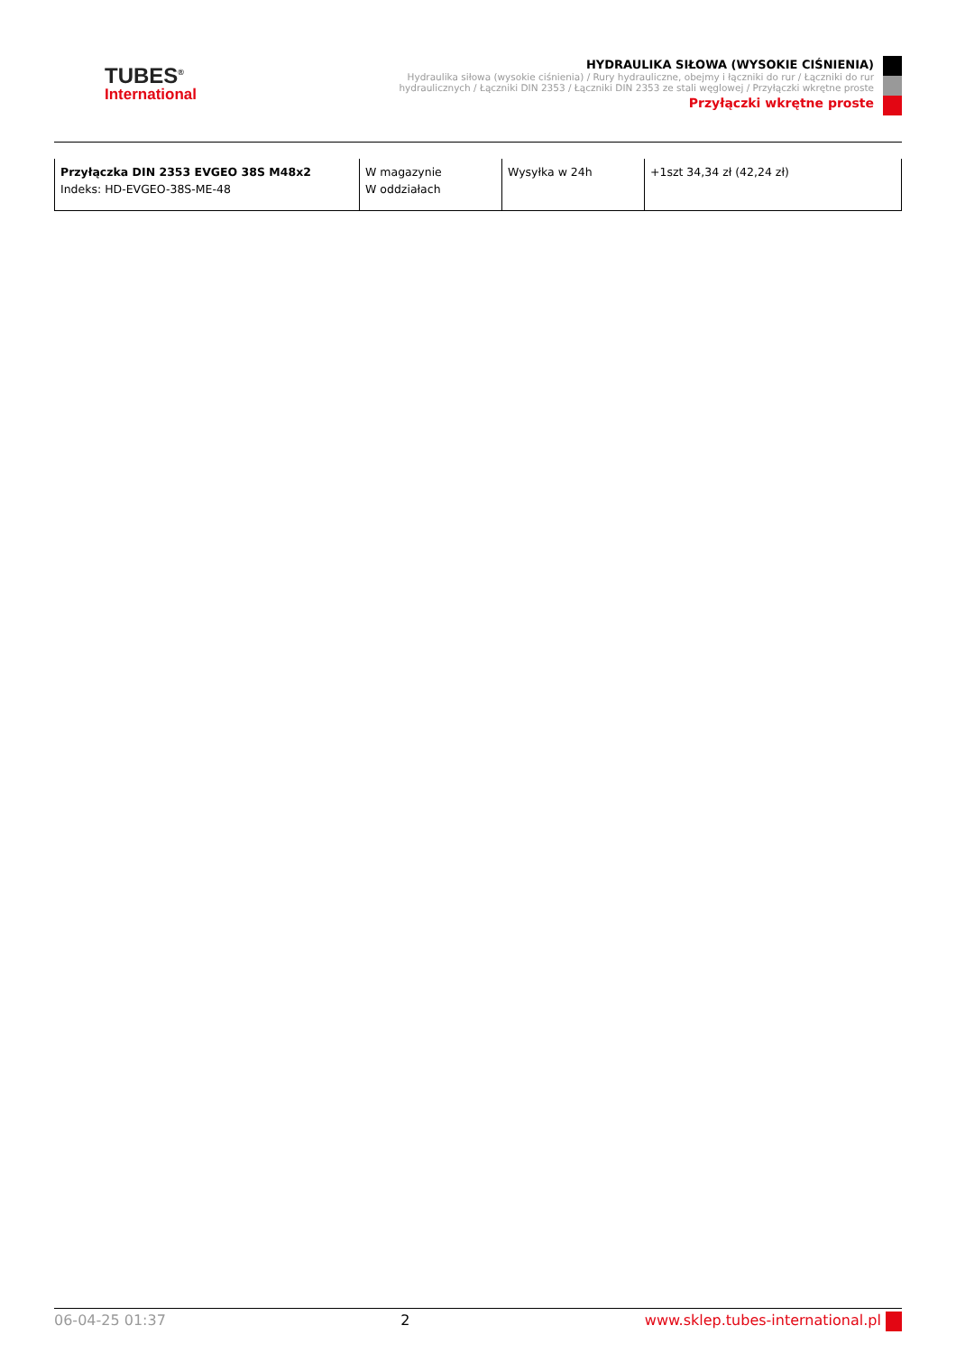TUBES<sup>®</sup>
International
HYDRAULIKA SIŁOWA (WYSOKIE CIŚNIENIA)
Hydraulika siłowa (wysokie ciśnienia) / Rury hydrauliczne, obejmy i łączniki do rur / Łączniki do rur hydraulicznych / Łączniki DIN 2353 / Łączniki DIN 2353 ze stali węglowej / Przyłączki wkrętne proste
Przyłączki wkrętne proste
| Przyłączka DIN 2353 EVGEO 38S M48x2 Indeks: HD-EVGEO-38S-ME-48 | W magazynie W oddziałach | Wysyłka w 24h | +1szt 34,34 zł (42,24 zł) |
06-04-25 01:37 2 www.sklep.tubes-international.pl